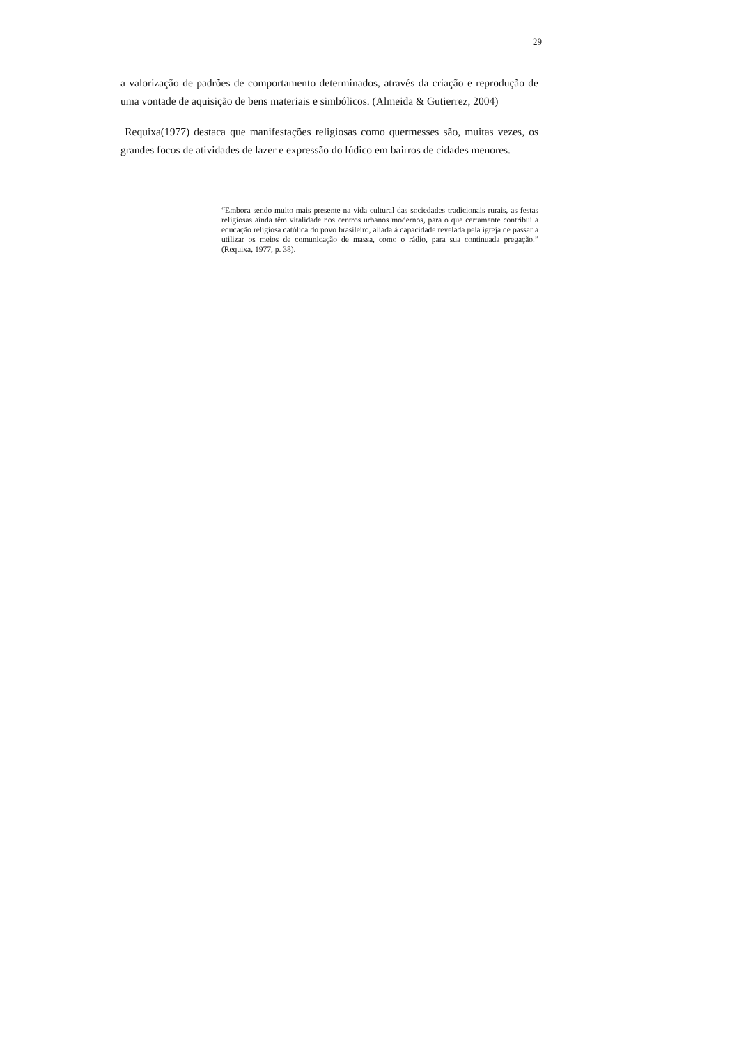29
a valorização de padrões de comportamento determinados, através da criação e reprodução de uma vontade de aquisição de bens materiais e simbólicos. (Almeida & Gutierrez, 2004)
Requixa(1977) destaca que manifestações religiosas como quermesses são, muitas vezes, os grandes focos de atividades de lazer e expressão do lúdico em bairros de cidades menores.
“Embora sendo muito mais presente na vida cultural das sociedades tradicionais rurais, as festas religiosas ainda têm vitalidade nos centros urbanos modernos, para o que certamente contribui a educação religiosa católica do povo brasileiro, aliada à capacidade revelada pela igreja de passar a utilizar os meios de comunicação de massa, como o rádio, para sua continuada pregação.” (Requixa, 1977, p. 38).